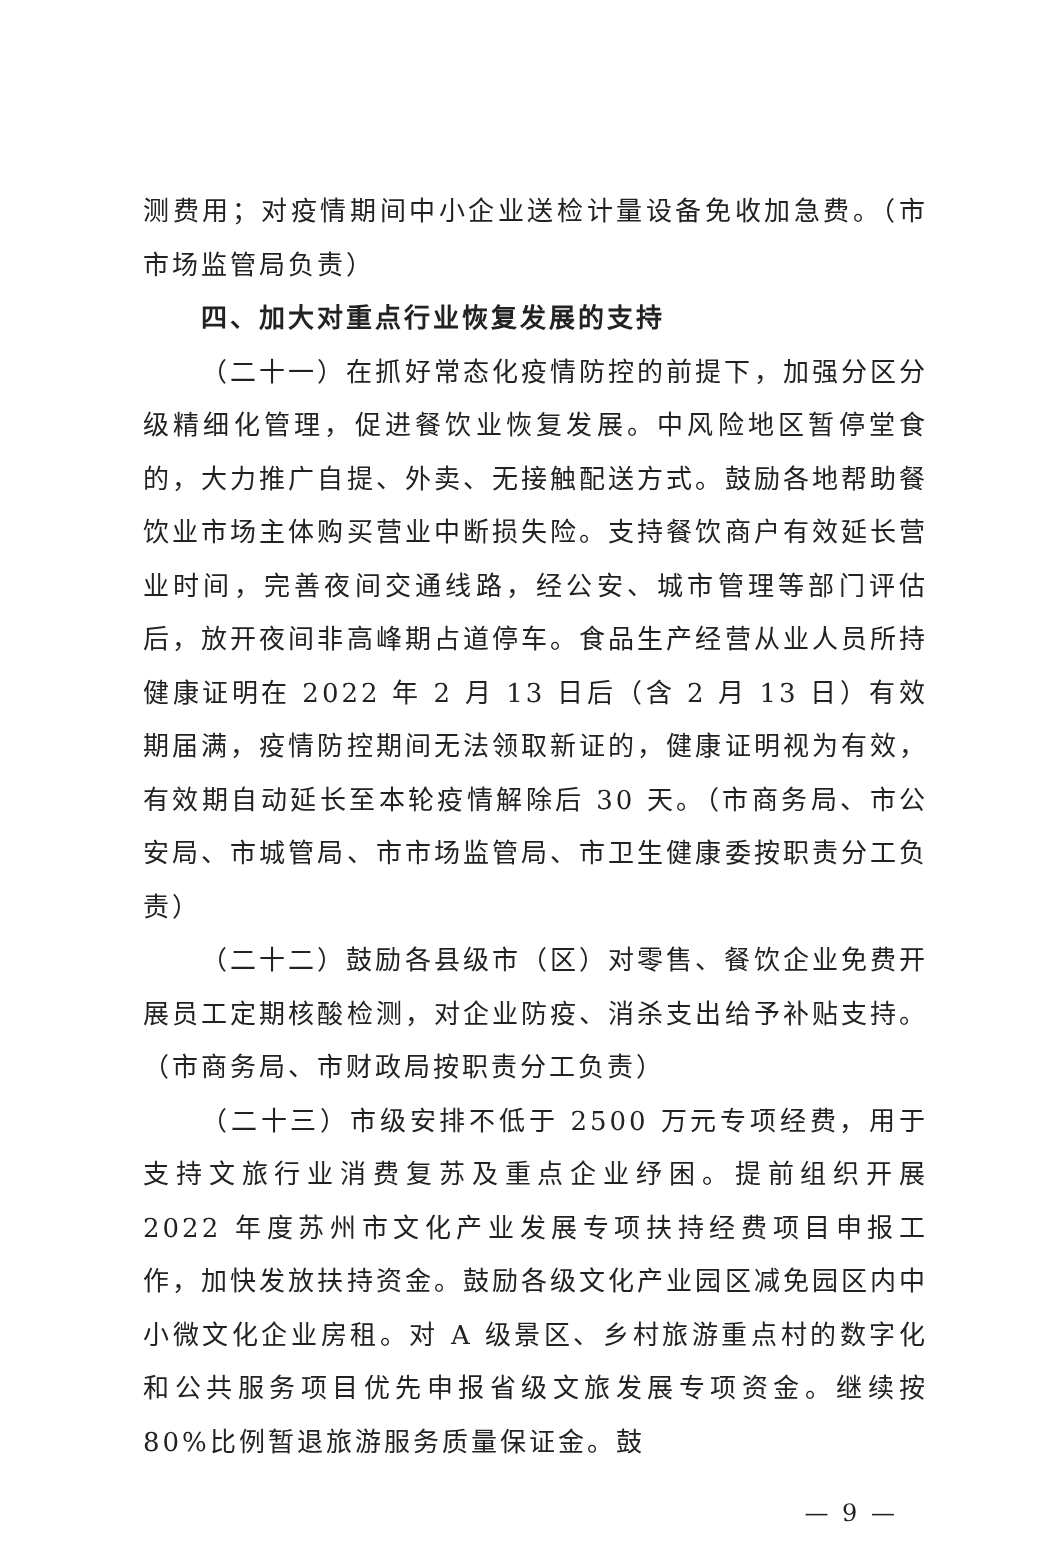测费用；对疫情期间中小企业送检计量设备免收加急费。（市市场监管局负责）
四、加大对重点行业恢复发展的支持
（二十一）在抓好常态化疫情防控的前提下，加强分区分级精细化管理，促进餐饮业恢复发展。中风险地区暂停堂食的，大力推广自提、外卖、无接触配送方式。鼓励各地帮助餐饮业市场主体购买营业中断损失险。支持餐饮商户有效延长营业时间，完善夜间交通线路，经公安、城市管理等部门评估后，放开夜间非高峰期占道停车。食品生产经营从业人员所持健康证明在 2022 年 2 月 13 日后（含 2 月 13 日）有效期届满，疫情防控期间无法领取新证的，健康证明视为有效，有效期自动延长至本轮疫情解除后 30 天。（市商务局、市公安局、市城管局、市市场监管局、市卫生健康委按职责分工负责）
（二十二）鼓励各县级市（区）对零售、餐饮企业免费开展员工定期核酸检测，对企业防疫、消杀支出给予补贴支持。（市商务局、市财政局按职责分工负责）
（二十三）市级安排不低于 2500 万元专项经费，用于支持文旅行业消费复苏及重点企业纾困。提前组织开展 2022 年度苏州市文化产业发展专项扶持经费项目申报工作，加快发放扶持资金。鼓励各级文化产业园区减免园区内中小微文化企业房租。对 A 级景区、乡村旅游重点村的数字化和公共服务项目优先申报省级文旅发展专项资金。继续按 80%比例暂退旅游服务质量保证金。鼓
— 9 —